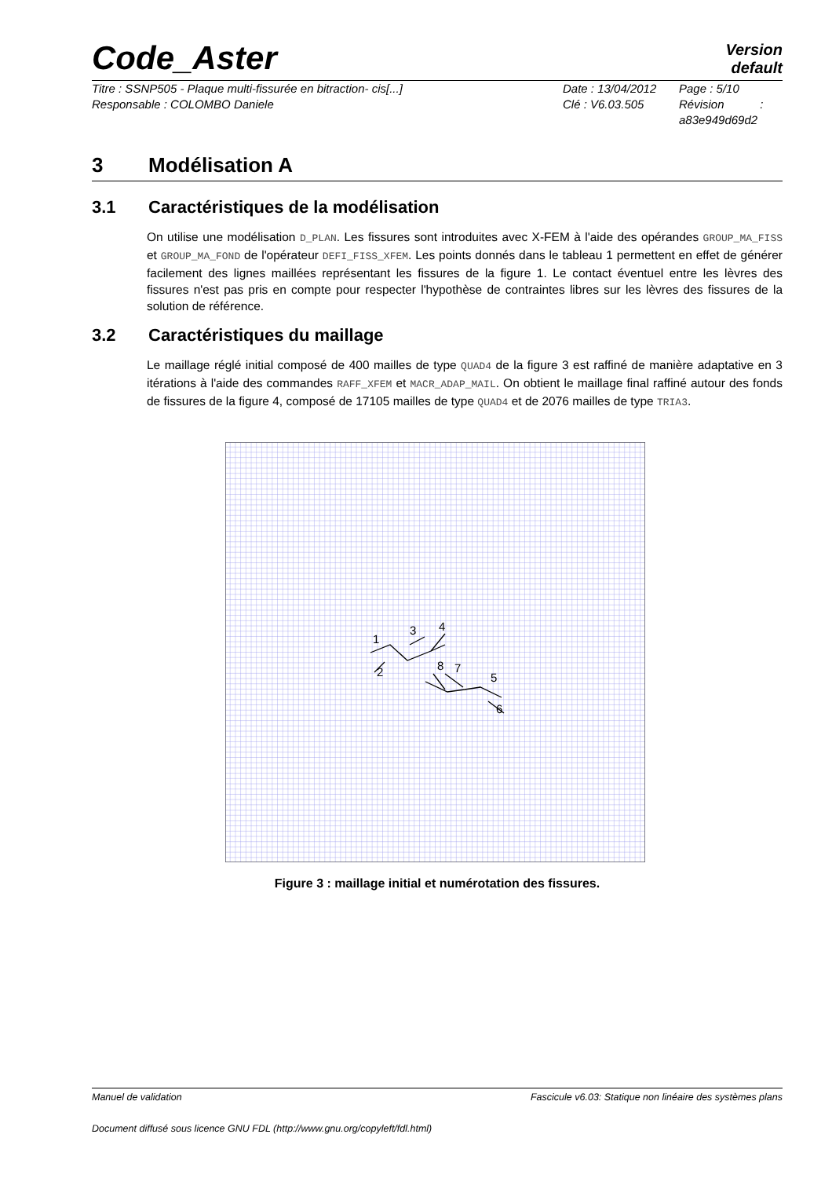Code_Aster
Version
default
Titre : SSNP505 - Plaque multi-fissurée en bitraction- cis[...]
Responsable : COLOMBO Daniele
Date : 13/04/2012
Clé : V6.03.505
Page : 5/10
Révision :
a83e949d69d2
3 Modélisation A
3.1 Caractéristiques de la modélisation
On utilise une modélisation D_PLAN. Les fissures sont introduites avec X-FEM à l'aide des opérandes GROUP_MA_FISS et GROUP_MA_FOND de l'opérateur DEFI_FISS_XFEM. Les points donnés dans le tableau 1 permettent en effet de générer facilement des lignes maillées représentant les fissures de la figure 1. Le contact éventuel entre les lèvres des fissures n'est pas pris en compte pour respecter l'hypothèse de contraintes libres sur les lèvres des fissures de la solution de référence.
3.2 Caractéristiques du maillage
Le maillage réglé initial composé de 400 mailles de type QUAD4 de la figure 3 est raffiné de manière adaptative en 3 itérations à l'aide des commandes RAFF_XFEM et MACR_ADAP_MAIL. On obtient le maillage final raffiné autour des fonds de fissures de la figure 4, composé de 17105 mailles de type QUAD4 et de 2076 mailles de type TRIA3.
1
2
3
4
8
7
5
6
Figure 3 : maillage initial et numérotation des fissures.
Manuel de validation Fascicule v6.03: Statique non linéaire des systèmes plans
Document diffusé sous licence GNU FDL (http://www.gnu.org/copyleft/fdl.html)